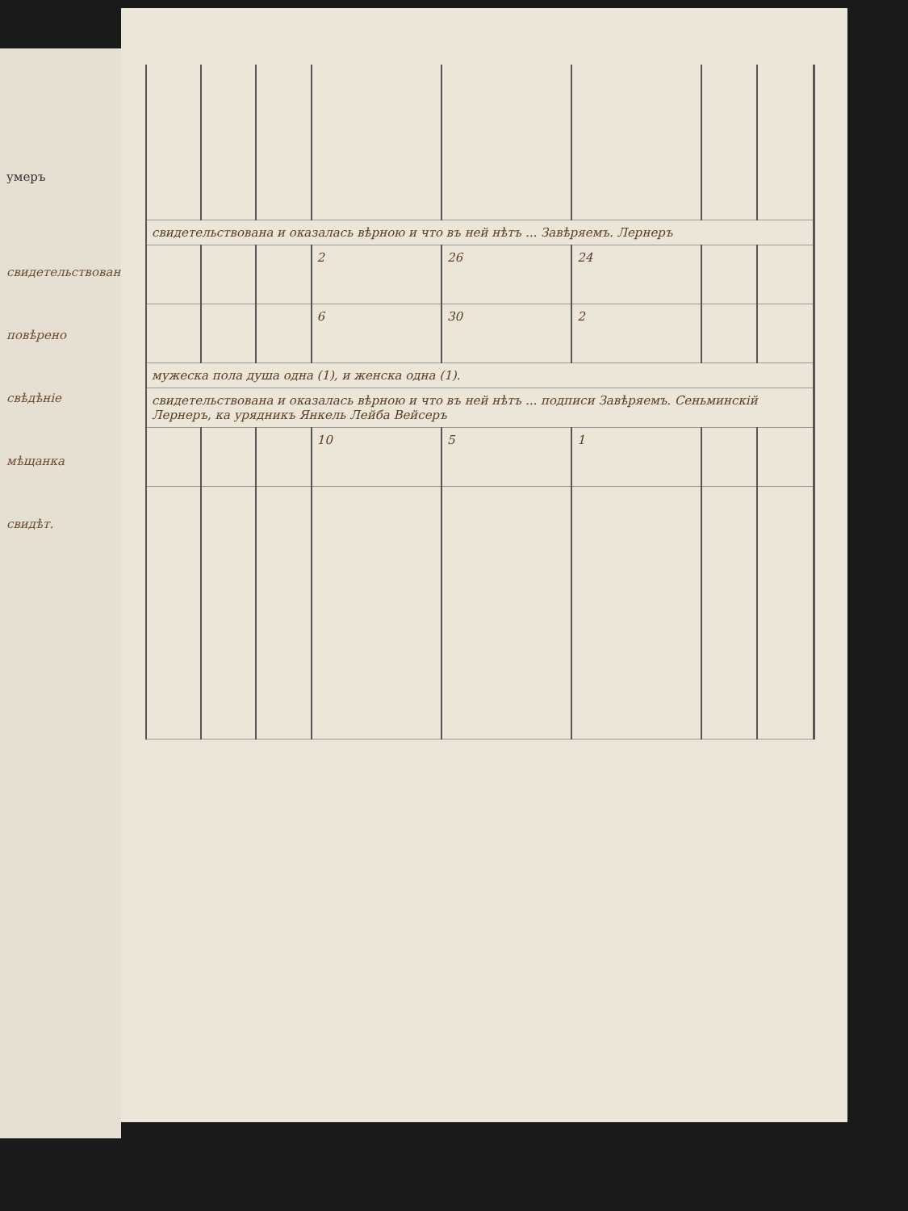умеръ
свидетельствована
повѣрено
свѣдѣніе
мѣщанка
свидѣт.
| свидетельствована и оказалась вѣрною и что въ ней нѣтъ ... Завѣряемъ. Лернеръ | | | | | | | |
| | | | 2 | 26 | 24 | | |
| | | | 6 | 30 | 2 | | |
| мужеска пола душа одна (1), и женска одна (1). | | | | | | | |
| свидетельствована и оказалась вѣрною и что въ ней нѣтъ ... подписи Завѣряемъ. Сеньминскій Лернеръ, ка урядникъ Янкель Лейба Вейсеръ | | | | | | | |
| | | | 10 | 5 | 1 | | |